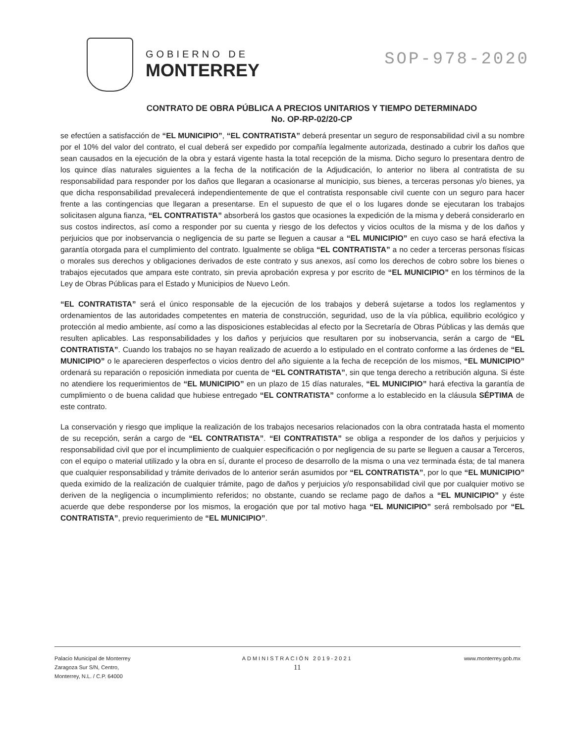GOBIERNO DE
MONTERREY
SOP-978-2020
CONTRATO DE OBRA PÚBLICA A PRECIOS UNITARIOS Y TIEMPO DETERMINADO
No. OP-RP-02/20-CP
se efectúen a satisfacción de “EL MUNICIPIO”, “EL CONTRATISTA” deberá presentar un seguro de responsabilidad civil a su nombre por el 10% del valor del contrato, el cual deberá ser expedido por compañía legalmente autorizada, destinado a cubrir los daños que sean causados en la ejecución de la obra y estará vigente hasta la total recepción de la misma. Dicho seguro lo presentara dentro de los quince días naturales siguientes a la fecha de la notificación de la Adjudicación, lo anterior no libera al contratista de su responsabilidad para responder por los daños que llegaran a ocasionarse al municipio, sus bienes, a terceras personas y/o bienes, ya que dicha responsabilidad prevalecerá independientemente de que el contratista responsable civil cuente con un seguro para hacer frente a las contingencias que llegaran a presentarse. En el supuesto de que el o los lugares donde se ejecutaran los trabajos solicitasen alguna fianza, “EL CONTRATISTA” absorberá los gastos que ocasiones la expedición de la misma y deberá considerarlo en sus costos indirectos, así como a responder por su cuenta y riesgo de los defectos y vicios ocultos de la misma y de los daños y perjuicios que por inobservancia o negligencia de su parte se lleguen a causar a “EL MUNICIPIO” en cuyo caso se hará efectiva la garantía otorgada para el cumplimiento del contrato. Igualmente se obliga “EL CONTRATISTA” a no ceder a terceras personas físicas o morales sus derechos y obligaciones derivados de este contrato y sus anexos, así como los derechos de cobro sobre los bienes o trabajos ejecutados que ampara este contrato, sin previa aprobación expresa y por escrito de “EL MUNICIPIO” en los términos de la Ley de Obras Públicas para el Estado y Municipios de Nuevo León.
“EL CONTRATISTA” será el único responsable de la ejecución de los trabajos y deberá sujetarse a todos los reglamentos y ordenamientos de las autoridades competentes en materia de construcción, seguridad, uso de la vía pública, equilibrio ecológico y protección al medio ambiente, así como a las disposiciones establecidas al efecto por la Secretaría de Obras Públicas y las demás que resulten aplicables. Las responsabilidades y los daños y perjuicios que resultaren por su inobservancia, serán a cargo de “EL CONTRATISTA”. Cuando los trabajos no se hayan realizado de acuerdo a lo estipulado en el contrato conforme a las órdenes de “EL MUNICIPIO” o le aparecieren desperfectos o vicios dentro del año siguiente a la fecha de recepción de los mismos, “EL MUNICIPIO” ordenará su reparación o reposición inmediata por cuenta de “EL CONTRATISTA”, sin que tenga derecho a retribución alguna. Si éste no atendiere los requerimientos de “EL MUNICIPIO” en un plazo de 15 días naturales, “EL MUNICIPIO” hará efectiva la garantía de cumplimiento o de buena calidad que hubiese entregado “EL CONTRATISTA” conforme a lo establecido en la cláusula SÉPTIMA de este contrato.
La conservación y riesgo que implique la realización de los trabajos necesarios relacionados con la obra contratada hasta el momento de su recepción, serán a cargo de “EL CONTRATISTA”. “El CONTRATISTA” se obliga a responder de los daños y perjuicios y responsabilidad civil que por el incumplimiento de cualquier especificación o por negligencia de su parte se lleguen a causar a Terceros, con el equipo o material utilizado y la obra en sí, durante el proceso de desarrollo de la misma o una vez terminada ésta; de tal manera que cualquier responsabilidad y trámite derivados de lo anterior serán asumidos por “EL CONTRATISTA”, por lo que “EL MUNICIPIO” queda eximido de la realización de cualquier trámite, pago de daños y perjuicios y/o responsabilidad civil que por cualquier motivo se deriven de la negligencia o incumplimiento referidos; no obstante, cuando se reclame pago de daños a “EL MUNICIPIO” y éste acuerde que debe responderse por los mismos, la erogación que por tal motivo haga “EL MUNICIPIO” será rembolsado por “EL CONTRATISTA”, previo requerimiento de “EL MUNICIPIO”.
Palacio Municipal de Monterrey
Zaragoza Sur S/N, Centro,
Monterrey, N.L. / C.P. 64000
ADMINISTRACIÓN 2019-2021
11
www.monterrey.gob.mx